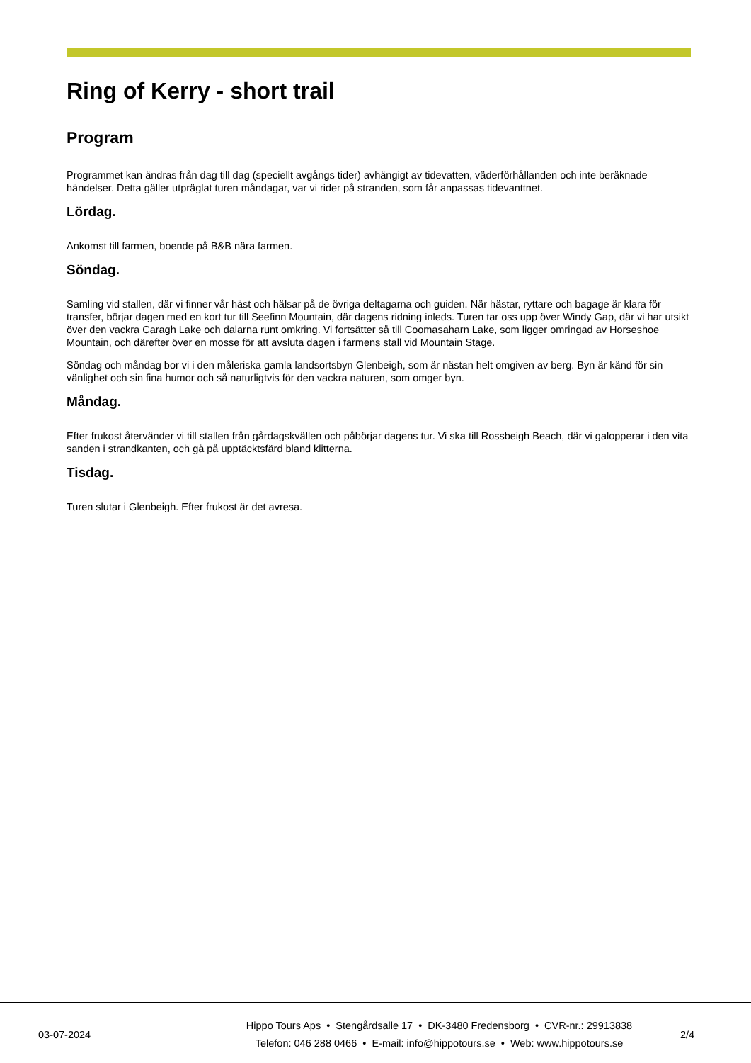Ring of Kerry - short trail
Program
Programmet kan ändras från dag till dag (speciellt avgångs tider) avhängigt av tidevatten, väderförhållanden och inte beräknade händelser. Detta gäller utpräglat turen måndagar, var vi rider på stranden, som får anpassas tidevanttnet.
Lördag.
Ankomst till farmen, boende på B&B nära farmen.
Söndag.
Samling vid stallen, där vi finner vår häst och hälsar på de övriga deltagarna och guiden. När hästar, ryttare och bagage är klara för transfer, börjar dagen med en kort tur till Seefinn Mountain, där dagens ridning inleds. Turen tar oss upp över Windy Gap, där vi har utsikt över den vackra Caragh Lake och dalarna runt omkring. Vi fortsätter så till Coomasaharn Lake, som ligger omringad av Horseshoe Mountain, och därefter över en mosse för att avsluta dagen i farmens stall vid Mountain Stage.
Söndag och måndag bor vi i den måleriska gamla landsortsbyn Glenbeigh, som är nästan helt omgiven av berg. Byn är känd för sin vänlighet och sin fina humor och så naturligtvis för den vackra naturen, som omger byn.
Måndag.
Efter frukost återvänder vi till stallen från gårdagskvällen och påbörjar dagens tur. Vi ska till Rossbeigh Beach, där vi galopperar i den vita sanden i strandkanten, och gå på upptäcktsfärd bland klitterna.
Tisdag.
Turen slutar i Glenbeigh. Efter frukost är det avresa.
03-07-2024
Hippo Tours Aps • Stengårdsalle 17 • DK-3480 Fredensborg • CVR-nr.: 29913838
Telefon: 046 288 0466 • E-mail: info@hippotours.se • Web: www.hippotours.se
2/4